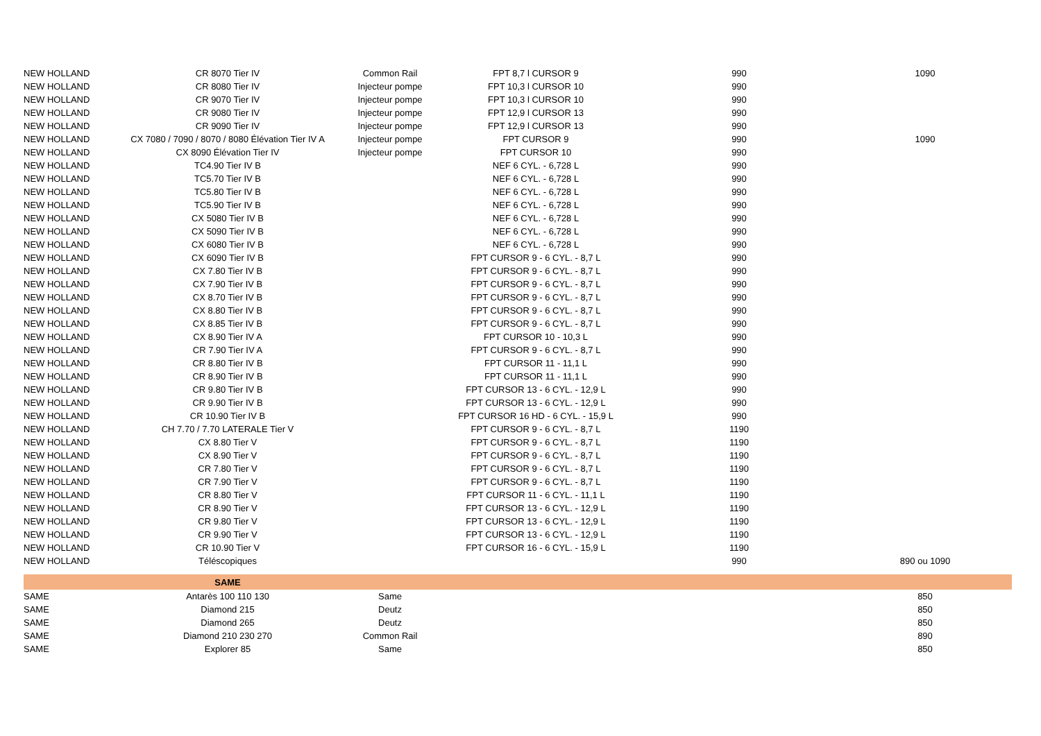| NEW HOLLAND | CR 8070 Tier IV | Common Rail | FPT 8,7 l CURSOR 9 | 990 | 1090 |
| NEW HOLLAND | CR 8080 Tier IV | Injecteur pompe | FPT 10,3 l CURSOR 10 | 990 | |
| NEW HOLLAND | CR 9070 Tier IV | Injecteur pompe | FPT 10,3 l CURSOR 10 | 990 | |
| NEW HOLLAND | CR 9080 Tier IV | Injecteur pompe | FPT 12,9 l CURSOR 13 | 990 | |
| NEW HOLLAND | CR 9090 Tier IV | Injecteur pompe | FPT 12,9 l CURSOR 13 | 990 | |
| NEW HOLLAND | CX 7080 / 7090 / 8070 / 8080 Élévation Tier IV A | Injecteur pompe | FPT CURSOR 9 | 990 | 1090 |
| NEW HOLLAND | CX 8090 Élévation Tier IV | Injecteur pompe | FPT CURSOR 10 | 990 | |
| NEW HOLLAND | TC4.90 Tier IV B | | NEF 6 CYL. - 6,728 L | 990 | |
| NEW HOLLAND | TC5.70 Tier IV B | | NEF 6 CYL. - 6,728 L | 990 | |
| NEW HOLLAND | TC5.80 Tier IV B | | NEF 6 CYL. - 6,728 L | 990 | |
| NEW HOLLAND | TC5.90 Tier IV B | | NEF 6 CYL. - 6,728 L | 990 | |
| NEW HOLLAND | CX 5080 Tier IV B | | NEF 6 CYL. - 6,728 L | 990 | |
| NEW HOLLAND | CX 5090 Tier IV B | | NEF 6 CYL. - 6,728 L | 990 | |
| NEW HOLLAND | CX 6080 Tier IV B | | NEF 6 CYL. - 6,728 L | 990 | |
| NEW HOLLAND | CX 6090 Tier IV B | | FPT CURSOR 9 - 6 CYL. - 8,7 L | 990 | |
| NEW HOLLAND | CX 7.80 Tier IV B | | FPT CURSOR 9 - 6 CYL. - 8,7 L | 990 | |
| NEW HOLLAND | CX 7.90 Tier IV B | | FPT CURSOR 9 - 6 CYL. - 8,7 L | 990 | |
| NEW HOLLAND | CX 8.70 Tier IV B | | FPT CURSOR 9 - 6 CYL. - 8,7 L | 990 | |
| NEW HOLLAND | CX 8.80 Tier IV B | | FPT CURSOR 9 - 6 CYL. - 8,7 L | 990 | |
| NEW HOLLAND | CX 8.85 Tier IV B | | FPT CURSOR 9 - 6 CYL. - 8,7 L | 990 | |
| NEW HOLLAND | CX 8.90 Tier IV A | | FPT CURSOR 10 - 10,3 L | 990 | |
| NEW HOLLAND | CR 7.90 Tier IV A | | FPT CURSOR 9 - 6 CYL. - 8,7 L | 990 | |
| NEW HOLLAND | CR 8.80 Tier IV B | | FPT CURSOR 11 - 11,1 L | 990 | |
| NEW HOLLAND | CR 8.90 Tier IV B | | FPT CURSOR 11 - 11,1 L | 990 | |
| NEW HOLLAND | CR 9.80 Tier IV B | | FPT CURSOR 13 - 6 CYL. - 12,9 L | 990 | |
| NEW HOLLAND | CR 9.90 Tier IV B | | FPT CURSOR 13 - 6 CYL. - 12,9 L | 990 | |
| NEW HOLLAND | CR 10.90 Tier IV B | | FPT CURSOR 16 HD - 6 CYL. - 15,9 L | 990 | |
| NEW HOLLAND | CH 7.70 / 7.70 LATERALE Tier V | | FPT CURSOR 9 - 6 CYL. - 8,7 L | 1190 | |
| NEW HOLLAND | CX 8.80 Tier V | | FPT CURSOR 9 - 6 CYL. - 8,7 L | 1190 | |
| NEW HOLLAND | CX 8.90 Tier V | | FPT CURSOR 9 - 6 CYL. - 8,7 L | 1190 | |
| NEW HOLLAND | CR 7.80 Tier V | | FPT CURSOR 9 - 6 CYL. - 8,7 L | 1190 | |
| NEW HOLLAND | CR 7.90 Tier V | | FPT CURSOR 9 - 6 CYL. - 8,7 L | 1190 | |
| NEW HOLLAND | CR 8.80 Tier V | | FPT CURSOR 11 - 6 CYL. - 11,1 L | 1190 | |
| NEW HOLLAND | CR 8.90 Tier V | | FPT CURSOR 13 - 6 CYL. - 12,9 L | 1190 | |
| NEW HOLLAND | CR 9.80 Tier V | | FPT CURSOR 13 - 6 CYL. - 12,9 L | 1190 | |
| NEW HOLLAND | CR 9.90 Tier V | | FPT CURSOR 13 - 6 CYL. - 12,9 L | 1190 | |
| NEW HOLLAND | CR 10.90 Tier V | | FPT CURSOR 16 - 6 CYL. - 15,9 L | 1190 | |
| NEW HOLLAND | Téléscopiques | | | 990 | 890 ou 1090 |
| | SAME | | | | |
| SAME | Antarès 100 110 130 | Same | | | 850 |
| SAME | Diamond 215 | Deutz | | | 850 |
| SAME | Diamond 265 | Deutz | | | 850 |
| SAME | Diamond 210 230 270 | Common Rail | | | 890 |
| SAME | Explorer 85 | Same | | | 850 |